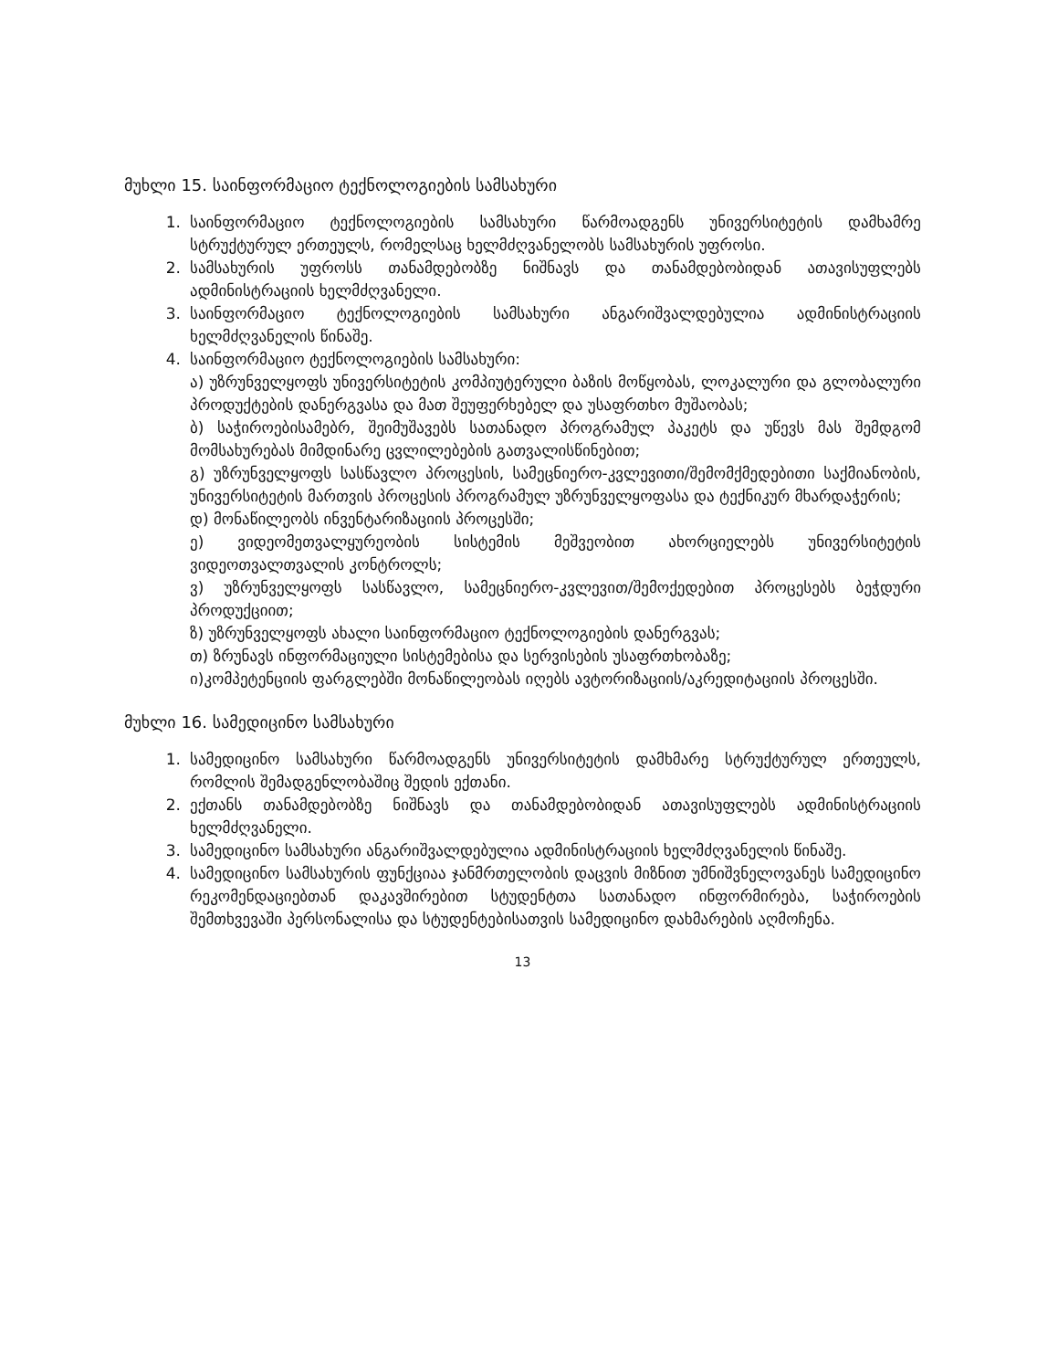მუხლი 15. საინფორმაციო ტექნოლოგიების სამსახური
1. საინფორმაციო ტექნოლოგიების სამსახური წარმოადგენს უნივერსიტეტის დამხამრე სტრუქტურულ ერთეულს, რომელსაც ხელმძღვანელობს სამსახურის უფროსი.
2. სამსახურის უფროსს თანამდებობზე ნიშნავს და თანამდებობიდან ათავისუფლებს ადმინისტრაციის ხელმძღვანელი.
3. საინფორმაციო ტექნოლოგიების სამსახური ანგარიშვალდებულია ადმინისტრაციის ხელმძღვანელის წინაშე.
4. საინფორმაციო ტექნოლოგიების სამსახური:
ა) უზრუნველყოფს უნივერსიტეტის კომპიუტერული ბაზის მოწყობას, ლოკალური და გლობალური პროდუქტების დანერგვასა და მათ შეუფერხებელ და უსაფრთხო მუშაობას;
ბ) საჭიროებისამებრ, შეიმუშავებს სათანადო პროგრამულ პაკეტს და უწევს მას შემდგომ მომსახურებას მიმდინარე ცვლილებების გათვალისწინებით;
გ) უზრუნველყოფს სასწავლო პროცესის, სამეცნიერო-კვლევითი/შემომქმედებითი საქმიანობის, უნივერსიტეტის მართვის პროცესის პროგრამულ უზრუნველყოფასა და ტექნიკურ მხარდაჭერის;
დ) მონაწილეობს ინვენტარიზაციის პროცესში;
ე) ვიდეომეთვალყურეობის სისტემის მეშვეობით ახორციელებს უნივერსიტეტის ვიდეოთვალთვალის კონტროლს;
ვ) უზრუნველყოფს სასწავლო, სამეცნიერო-კვლევით/შემოქედებით პროცესებს ბეჭდური პროდუქციით;
ზ) უზრუნველყოფს ახალი საინფორმაციო ტექნოლოგიების დანერგვას;
თ) ზრუნავს ინფორმაციული სისტემებისა და სერვისების უსაფრთხობაზე;
ი)კომპეტენციის ფარგლებში მონაწილეობას იღებს ავტორიზაციის/აკრედიტაციის პროცესში.
მუხლი 16. სამედიცინო სამსახური
1. სამედიცინო სამსახური წარმოადგენს უნივერსიტეტის დამხმარე სტრუქტურულ ერთეულს, რომლის შემადგენლობაშიც შედის ექთანი.
2. ექთანს თანამდებობზე ნიშნავს და თანამდებობიდან ათავისუფლებს ადმინისტრაციის ხელმძღვანელი.
3. სამედიცინო სამსახური ანგარიშვალდებულია ადმინისტრაციის ხელმძღვანელის წინაშე.
4. სამედიცინო სამსახურის ფუნქციაა ჯანმრთელობის დაცვის მიზნით უმნიშვნელოვანეს სამედიცინო რეკომენდაციებთან დაკავშირებით სტუდენტთა სათანადო ინფორმირება, საჭიროების შემთხვევაში პერსონალისა და სტუდენტებისათვის სამედიცინო დახმარების აღმოჩენა.
13